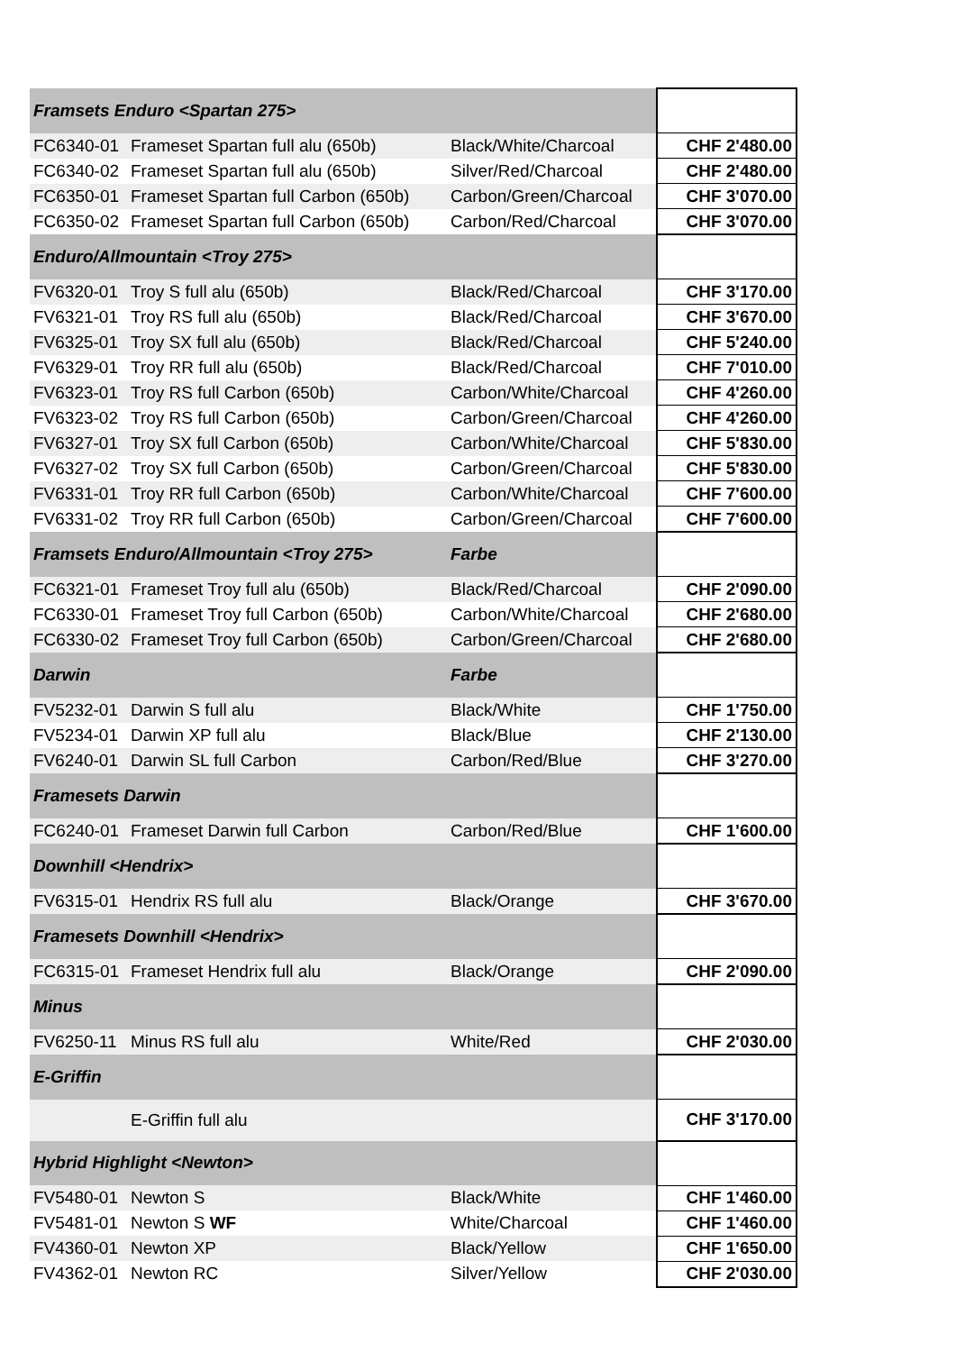| Framsets Enduro <Spartan 275> | | | |
| FC6340-01 | Frameset Spartan full alu (650b) | Black/White/Charcoal | CHF 2'480.00 |
| FC6340-02 | Frameset Spartan full alu (650b) | Silver/Red/Charcoal | CHF 2'480.00 |
| FC6350-01 | Frameset Spartan full Carbon (650b) | Carbon/Green/Charcoal | CHF 3'070.00 |
| FC6350-02 | Frameset Spartan full Carbon (650b) | Carbon/Red/Charcoal | CHF 3'070.00 |
| Enduro/Allmountain <Troy 275> | | | |
| FV6320-01 | Troy S full alu (650b) | Black/Red/Charcoal | CHF 3'170.00 |
| FV6321-01 | Troy RS full alu (650b) | Black/Red/Charcoal | CHF 3'670.00 |
| FV6325-01 | Troy SX full alu (650b) | Black/Red/Charcoal | CHF 5'240.00 |
| FV6329-01 | Troy RR full alu (650b) | Black/Red/Charcoal | CHF 7'010.00 |
| FV6323-01 | Troy RS full Carbon (650b) | Carbon/White/Charcoal | CHF 4'260.00 |
| FV6323-02 | Troy RS full Carbon (650b) | Carbon/Green/Charcoal | CHF 4'260.00 |
| FV6327-01 | Troy SX full Carbon (650b) | Carbon/White/Charcoal | CHF 5'830.00 |
| FV6327-02 | Troy SX full Carbon (650b) | Carbon/Green/Charcoal | CHF 5'830.00 |
| FV6331-01 | Troy RR full Carbon (650b) | Carbon/White/Charcoal | CHF 7'600.00 |
| FV6331-02 | Troy RR full Carbon (650b) | Carbon/Green/Charcoal | CHF 7'600.00 |
| Framsets Enduro/Allmountain <Troy 275> | | Farbe | |
| FC6321-01 | Frameset Troy full alu (650b) | Black/Red/Charcoal | CHF 2'090.00 |
| FC6330-01 | Frameset Troy full Carbon (650b) | Carbon/White/Charcoal | CHF 2'680.00 |
| FC6330-02 | Frameset Troy full Carbon (650b) | Carbon/Green/Charcoal | CHF 2'680.00 |
| Darwin | | Farbe | |
| FV5232-01 | Darwin S full alu | Black/White | CHF 1'750.00 |
| FV5234-01 | Darwin XP full alu | Black/Blue | CHF 2'130.00 |
| FV6240-01 | Darwin SL full Carbon | Carbon/Red/Blue | CHF 3'270.00 |
| Framesets Darwin | | | |
| FC6240-01 | Frameset Darwin full Carbon | Carbon/Red/Blue | CHF 1'600.00 |
| Downhill <Hendrix> | | | |
| FV6315-01 | Hendrix RS full alu | Black/Orange | CHF 3'670.00 |
| Framesets Downhill <Hendrix> | | | |
| FC6315-01 | Frameset Hendrix full alu | Black/Orange | CHF 2'090.00 |
| Minus | | | |
| FV6250-11 | Minus RS full alu | White/Red | CHF 2'030.00 |
| E-Griffin | | | |
| | E-Griffin full alu | | CHF 3'170.00 |
| Hybrid Highlight <Newton> | | | |
| FV5480-01 | Newton S | Black/White | CHF 1'460.00 |
| FV5481-01 | Newton S WF | White/Charcoal | CHF 1'460.00 |
| FV4360-01 | Newton XP | Black/Yellow | CHF 1'650.00 |
| FV4362-01 | Newton RC | Silver/Yellow | CHF 2'030.00 |